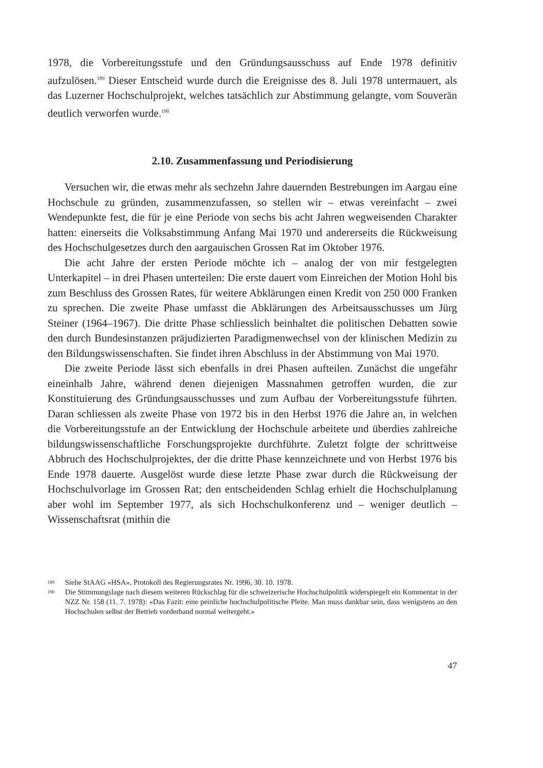1978, die Vorbereitungsstufe und den Gründungsausschuss auf Ende 1978 definitiv aufzulösen.<sup>189</sup> Dieser Entscheid wurde durch die Ereignisse des 8. Juli 1978 untermauert, als das Luzerner Hochschulprojekt, welches tatsächlich zur Abstimmung gelangte, vom Souverän deutlich verworfen wurde.<sup>190</sup>
2.10. Zusammenfassung und Periodisierung
Versuchen wir, die etwas mehr als sechzehn Jahre dauernden Bestrebungen im Aargau eine Hochschule zu gründen, zusammenzufassen, so stellen wir – etwas vereinfacht – zwei Wendepunkte fest, die für je eine Periode von sechs bis acht Jahren wegweisenden Charakter hatten: einerseits die Volksabstimmung Anfang Mai 1970 und andererseits die Rückweisung des Hochschulgesetzes durch den aargauischen Grossen Rat im Oktober 1976.
Die acht Jahre der ersten Periode möchte ich – analog der von mir festgelegten Unterkapitel – in drei Phasen unterteilen: Die erste dauert vom Einreichen der Motion Hohl bis zum Beschluss des Grossen Rates, für weitere Abklärungen einen Kredit von 250 000 Franken zu sprechen. Die zweite Phase umfasst die Abklärungen des Arbeitsausschusses um Jürg Steiner (1964–1967). Die dritte Phase schliesslich beinhaltet die politischen Debatten sowie den durch Bundesinstanzen präjudizierten Paradigmenwechsel von der klinischen Medizin zu den Bildungswissenschaften. Sie findet ihren Abschluss in der Abstimmung von Mai 1970.
Die zweite Periode lässt sich ebenfalls in drei Phasen aufteilen. Zunächst die ungefähr eineinhalb Jahre, während denen diejenigen Massnahmen getroffen wurden, die zur Konstituierung des Gründungsausschusses und zum Aufbau der Vorbereitungsstufe führten. Daran schliessen als zweite Phase von 1972 bis in den Herbst 1976 die Jahre an, in welchen die Vorbereitungsstufe an der Entwicklung der Hochschule arbeitete und überdies zahlreiche bildungswissenschaftliche Forschungsprojekte durchführte. Zuletzt folgte der schrittweise Abbruch des Hochschulprojektes, der die dritte Phase kennzeichnete und von Herbst 1976 bis Ende 1978 dauerte. Ausgelöst wurde diese letzte Phase zwar durch die Rückweisung der Hochschulvorlage im Grossen Rat; den entscheidenden Schlag erhielt die Hochschulplanung aber wohl im September 1977, als sich Hochschulkonferenz und – weniger deutlich – Wissenschaftsrat (mithin die
189 Siehe StAAG «HSA», Protokoll des Regierungsrates Nr. 1996, 30. 10. 1978.
190 Die Stimmungslage nach diesem weiteren Rückschlag für die schweizerische Hochschulpolitik widerspiegelt ein Kommentar in der NZZ Nr. 158 (11. 7. 1978): «Das Fazit: eine peinliche hochschulpolitische Pleite. Man muss dankbar sein, dass wenigstens an den Hochschulen selbst der Betrieb vorderhand normal weitergeht.»
47